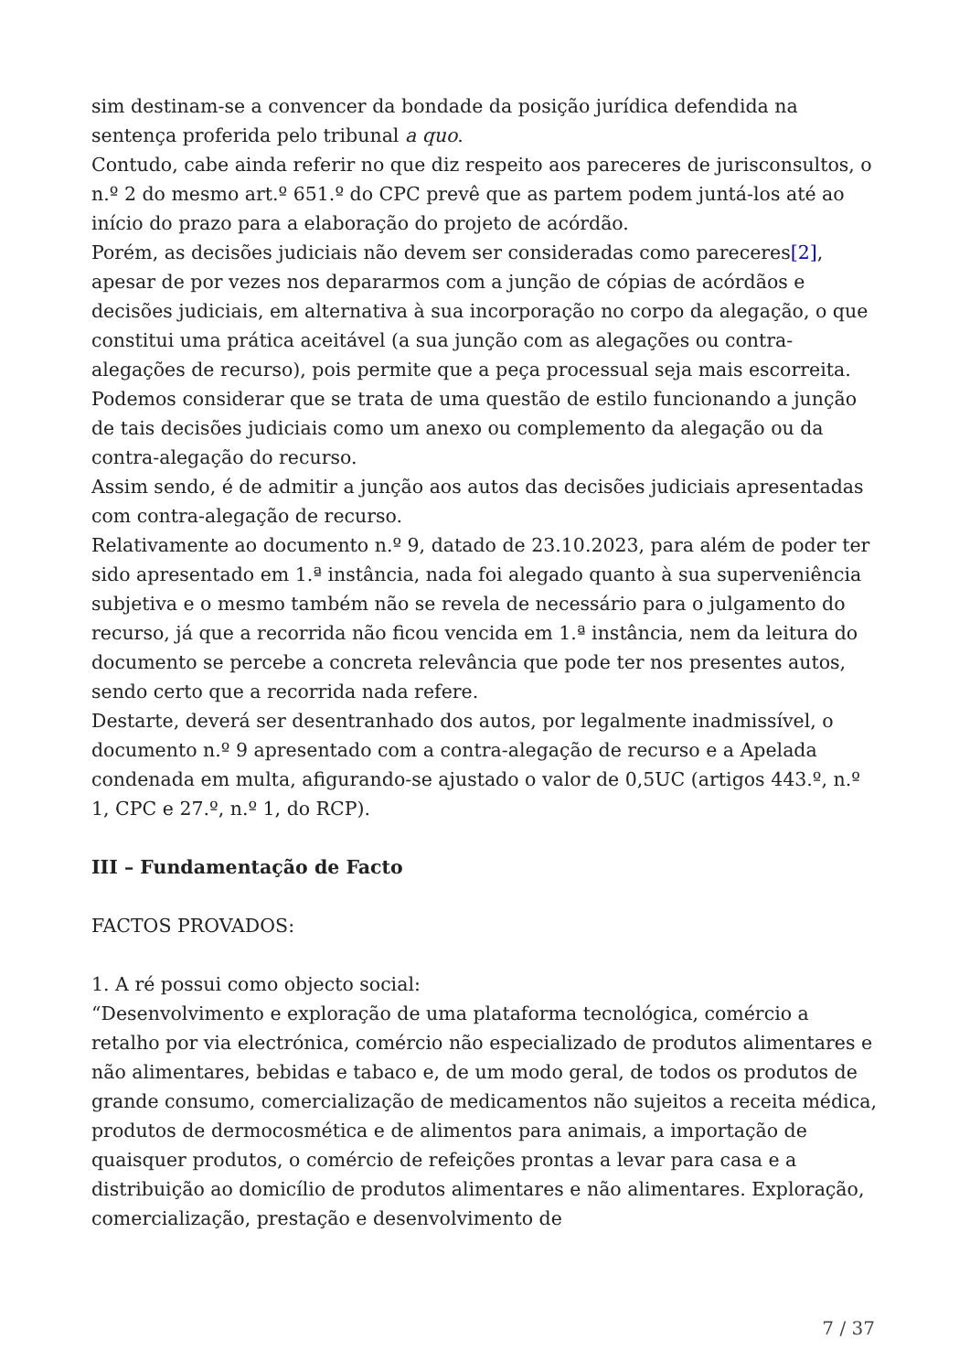sim destinam-se a convencer da bondade da posição jurídica defendida na sentença proferida pelo tribunal a quo.
Contudo, cabe ainda referir no que diz respeito aos pareceres de jurisconsultos, o n.º 2 do mesmo art.º 651.º do CPC prevê que as partem podem juntá-los até ao início do prazo para a elaboração do projeto de acórdão.
Porém, as decisões judiciais não devem ser consideradas como pareceres[2], apesar de por vezes nos depararmos com a junção de cópias de acórdãos e decisões judiciais, em alternativa à sua incorporação no corpo da alegação, o que constitui uma prática aceitável (a sua junção com as alegações ou contra-alegações de recurso), pois permite que a peça processual seja mais escorreita. Podemos considerar que se trata de uma questão de estilo funcionando a junção de tais decisões judiciais como um anexo ou complemento da alegação ou da contra-alegação do recurso.
Assim sendo, é de admitir a junção aos autos das decisões judiciais apresentadas com contra-alegação de recurso.
Relativamente ao documento n.º 9, datado de 23.10.2023, para além de poder ter sido apresentado em 1.ª instância, nada foi alegado quanto à sua superveniência subjetiva e o mesmo também não se revela de necessário para o julgamento do recurso, já que a recorrida não ficou vencida em 1.ª instância, nem da leitura do documento se percebe a concreta relevância que pode ter nos presentes autos, sendo certo que a recorrida nada refere.
Destarte, deverá ser desentranhado dos autos, por legalmente inadmissível, o documento n.º 9 apresentado com a contra-alegação de recurso e a Apelada condenada em multa, afigurando-se ajustado o valor de 0,5UC (artigos 443.º, n.º 1, CPC e 27.º, n.º 1, do RCP).
III – Fundamentação de Facto
FACTOS PROVADOS:
1. A ré possui como objecto social:
“Desenvolvimento e exploração de uma plataforma tecnológica, comércio a retalho por via electrónica, comércio não especializado de produtos alimentares e não alimentares, bebidas e tabaco e, de um modo geral, de todos os produtos de grande consumo, comercialização de medicamentos não sujeitos a receita médica, produtos de dermocosmética e de alimentos para animais, a importação de quaisquer produtos, o comércio de refeições prontas a levar para casa e a distribuição ao domicílio de produtos alimentares e não alimentares. Exploração, comercialização, prestação e desenvolvimento de
7 / 37